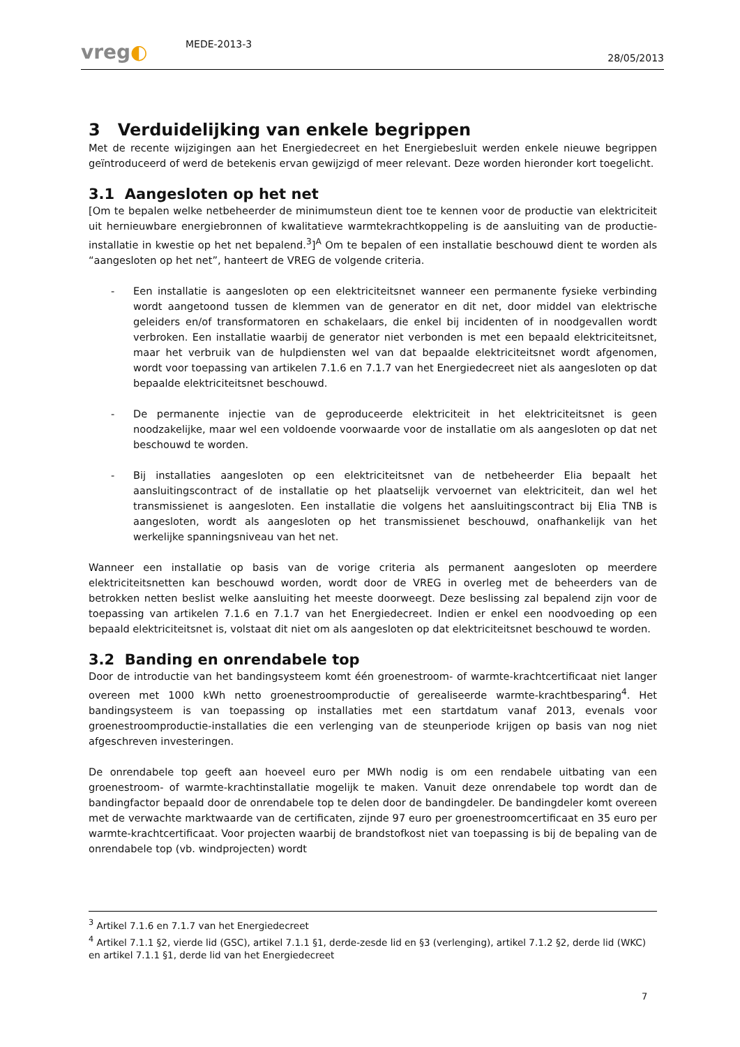vreg◐
MEDE-2013-3
28/05/2013
3 Verduidelijking van enkele begrippen
Met de recente wijzigingen aan het Energiedecreet en het Energiebesluit werden enkele nieuwe begrippen geïntroduceerd of werd de betekenis ervan gewijzigd of meer relevant. Deze worden hieronder kort toegelicht.
3.1 Aangesloten op het net
[Om te bepalen welke netbeheerder de minimumsteun dient toe te kennen voor de productie van elektriciteit uit hernieuwbare energiebronnen of kwalitatieve warmtekrachtkoppeling is de aansluiting van de productie-installatie in kwestie op het net bepalend.<sup>3</sup>]<sup>A</sup> Om te bepalen of een installatie beschouwd dient te worden als “aangesloten op het net”, hanteert de VREG de volgende criteria.
- Een installatie is aangesloten op een elektriciteitsnet wanneer een permanente fysieke verbinding wordt aangetoond tussen de klemmen van de generator en dit net, door middel van elektrische geleiders en/of transformatoren en schakelaars, die enkel bij incidenten of in noodgevallen wordt verbroken. Een installatie waarbij de generator niet verbonden is met een bepaald elektriciteitsnet, maar het verbruik van de hulpdiensten wel van dat bepaalde elektriciteitsnet wordt afgenomen, wordt voor toepassing van artikelen 7.1.6 en 7.1.7 van het Energiedecreet niet als aangesloten op dat bepaalde elektriciteitsnet beschouwd.
- De permanente injectie van de geproduceerde elektriciteit in het elektriciteitsnet is geen noodzakelijke, maar wel een voldoende voorwaarde voor de installatie om als aangesloten op dat net beschouwd te worden.
- Bij installaties aangesloten op een elektriciteitsnet van de netbeheerder Elia bepaalt het aansluitingscontract of de installatie op het plaatselijk vervoernet van elektriciteit, dan wel het transmissienet is aangesloten. Een installatie die volgens het aansluitingscontract bij Elia TNB is aangesloten, wordt als aangesloten op het transmissienet beschouwd, onafhankelijk van het werkelijke spanningsniveau van het net.
Wanneer een installatie op basis van de vorige criteria als permanent aangesloten op meerdere elektriciteitsnetten kan beschouwd worden, wordt door de VREG in overleg met de beheerders van de betrokken netten beslist welke aansluiting het meeste doorweegt. Deze beslissing zal bepalend zijn voor de toepassing van artikelen 7.1.6 en 7.1.7 van het Energiedecreet. Indien er enkel een noodvoeding op een bepaald elektriciteitsnet is, volstaat dit niet om als aangesloten op dat elektriciteitsnet beschouwd te worden.
3.2 Banding en onrendabele top
Door de introductie van het bandingsysteem komt één groenestroom- of warmte-krachtcertificaat niet langer overeen met 1000 kWh netto groenestroomproductie of gerealiseerde warmte-krachtbesparing<sup>4</sup>. Het bandingsysteem is van toepassing op installaties met een startdatum vanaf 2013, evenals voor groenestroomproductie-installaties die een verlenging van de steunperiode krijgen op basis van nog niet afgeschreven investeringen.
De onrendabele top geeft aan hoeveel euro per MWh nodig is om een rendabele uitbating van een groenestroom- of warmte-krachtinstallatie mogelijk te maken. Vanuit deze onrendabele top wordt dan de bandingfactor bepaald door de onrendabele top te delen door de bandingdeler. De bandingdeler komt overeen met de verwachte marktwaarde van de certificaten, zijnde 97 euro per groenestroomcertificaat en 35 euro per warmte-krachtcertificaat. Voor projecten waarbij de brandstofkost niet van toepassing is bij de bepaling van de onrendabele top (vb. windprojecten) wordt
<sup>3</sup> Artikel 7.1.6 en 7.1.7 van het Energiedecreet
<sup>4</sup> Artikel 7.1.1 §2, vierde lid (GSC), artikel 7.1.1 §1, derde-zesde lid en §3 (verlenging), artikel 7.1.2 §2, derde lid (WKC) en artikel 7.1.1 §1, derde lid van het Energiedecreet
7